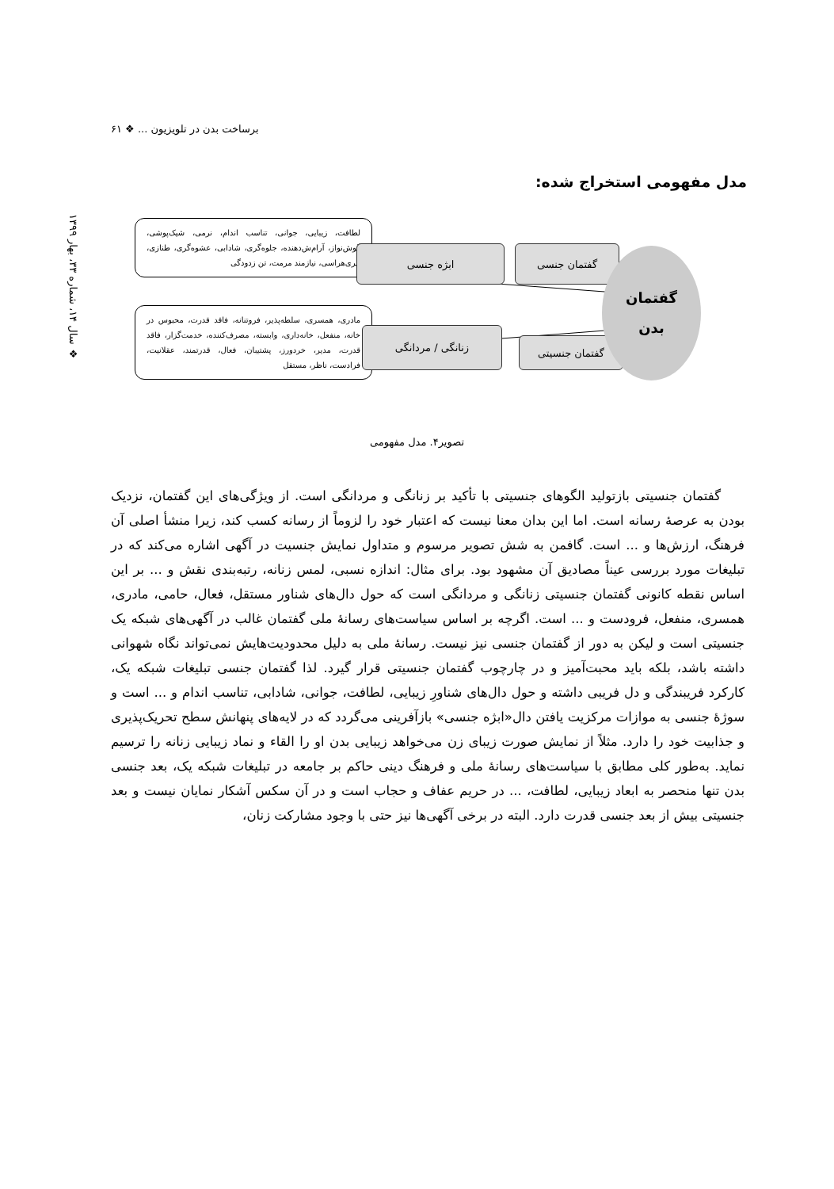برساخت بدن در تلویزیون ... ❖ ۶۱
❖ سال ۱۴، شماره ۳۳، بهار ۱۳۹۹
مدل مفهومی استخراج شده:
لطافت، زیبایی، جوانی، تناسب اندام، نرمی، شیک‌پوشی، گوش‌نواز، آرام‌ش‌دهنده، جلوه‌گری، شادابی، عشوه‌گری، طنازی، پیری‌هراسی، نیازمند مرمت، تن زدودگی
مادری، همسری، سلطه‌پذیر، فروتنانه، فاقد قدرت، محبوس در خانه، منفعل، خانه‌داری، وابسته، مصرف‌کننده، خدمت‌گزار، فاقد قدرت، مدیر، خردورز، پشتیبان، فعال، قدرتمند، عقلانیت، فرادست، ناظر، مستقل
ابژه جنسی گفتمان جنسی
زنانگی / مردانگی
گفتمان جنسیتی
گفتمان
بدن
تصویر۴. مدل مفهومی
گفتمان جنسیتی بازتولید الگوهای جنسیتی با تأکید بر زنانگی و مردانگی است. از ویژگی‌های این گفتمان، نزدیک بودن به عرصهٔ رسانه است. اما این بدان معنا نیست که اعتبار خود را لزوماً از رسانه کسب کند، زیرا منشأ اصلی آن فرهنگ، ارزش‌ها و ... است. گافمن به شش تصویر مرسوم و متداول نمایش جنسیت در آگهی اشاره می‌کند که در تبلیغات مورد بررسی عیناً مصادیق آن مشهود بود. برای مثال: اندازه نسبی، لمس زنانه، رتبه‌بندی نقش و ... بر این اساس نقطه کانونی گفتمان جنسیتی زنانگی و مردانگی است که حول دال‌های شناور مستقل، فعال، حامی، مادری، همسری، منفعل، فرودست و ... است. اگرچه بر اساس سیاست‌های رسانهٔ ملی گفتمان غالب در آگهی‌های شبکه یک جنسیتی است و لیکن به دور از گفتمان جنسی نیز نیست. رسانهٔ ملی به دلیل محدودیت‌هایش نمی‌تواند نگاه شهوانی داشته باشد، بلکه باید محبت‌آمیز و در چارچوب گفتمان جنسیتی قرار گیرد. لذا گفتمان جنسی تبلیغات شبکه یک، کارکرد فریبندگی و دل فریبی داشته و حول دال‌های شناورِ زیبایی، لطافت، جوانی، شادابی، تناسب اندام و ... است و سوژهٔ جنسی به موازات مرکزیت یافتن دال«ابژه جنسی» بازآفرینی می‌گردد که در لایه‌های پنهانش سطح تحریک‌پذیری و جذابیت خود را دارد. مثلاً از نمایش صورت زیبای زن می‌خواهد زیبایی بدن او را القاء و نماد زیبایی زنانه را ترسیم نماید. به‌طور کلی مطابق با سیاست‌های رسانهٔ ملی و فرهنگ دینی حاکم بر جامعه در تبلیغات شبکه یک، بعد جنسی بدن تنها منحصر به ابعاد زیبایی، لطافت، ... در حریم عفاف و حجاب است و در آن سکس آشکار نمایان نیست و بعد جنسیتی بیش از بعد جنسی قدرت دارد. البته در برخی آگهی‌ها نیز حتی با وجود مشارکت زنان،